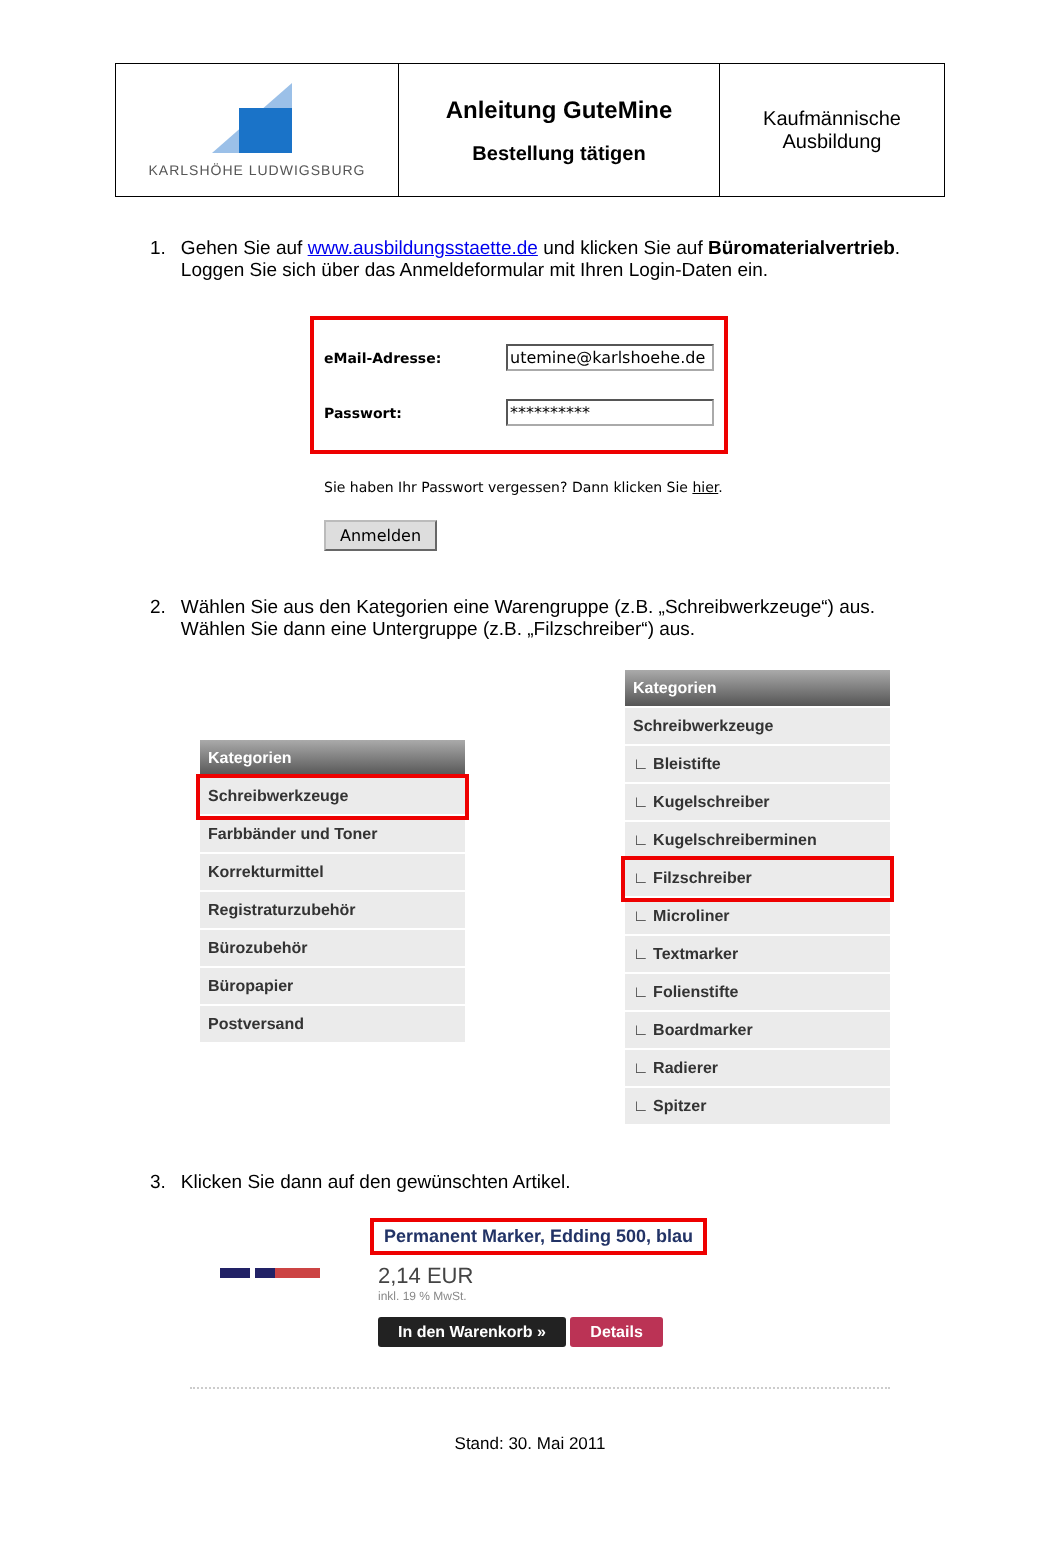| KARLSHÖHE LUDWIGSBURG | Anleitung GuteMine Bestellung tätigen | Kaufmännische Ausbildung |
1. Gehen Sie auf www.ausbildungsstaette.de und klicken Sie auf Büromaterialvertrieb. Loggen Sie sich über das Anmeldeformular mit Ihren Login-Daten ein.
eMail-Adresse: utemine@karlshoehe.de
Passwort: **********
Sie haben Ihr Passwort vergessen? Dann klicken Sie hier.
Anmelden
2. Wählen Sie aus den Kategorien eine Warengruppe (z.B. „Schreibwerkzeuge“) aus. Wählen Sie dann eine Untergruppe (z.B. „Filzschreiber“) aus.
Kategorien
Schreibwerkzeuge
Farbbänder und Toner
Korrekturmittel
Registraturzubehör
Bürozubehör
Büropapier
Postversand
Kategorien
Schreibwerkzeuge
∟ Bleistifte
∟ Kugelschreiber
∟ Kugelschreiberminen
∟ Filzschreiber
∟ Microliner
∟ Textmarker
∟ Folienstifte
∟ Boardmarker
∟ Radierer
∟ Spitzer
3. Klicken Sie dann auf den gewünschten Artikel.
Permanent Marker, Edding 500, blau
2,14 EUR
inkl. 19 % MwSt.
In den Warenkorb » Details
Stand: 30. Mai 2011